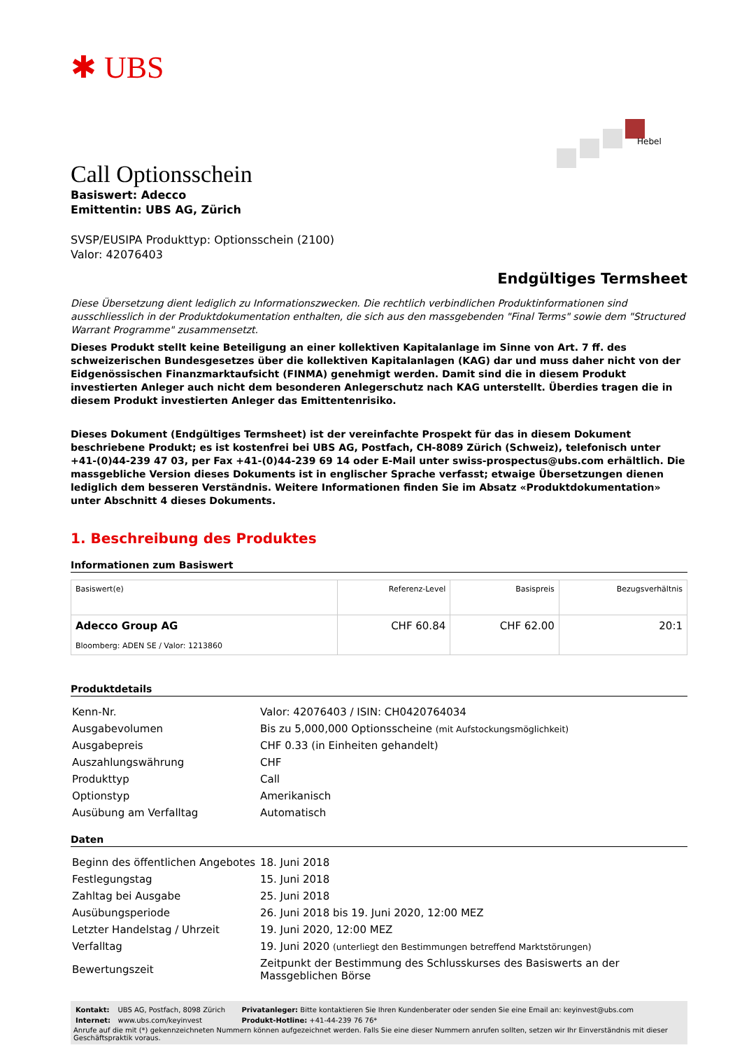✱ UBS
Hebel
Call Optionsschein
Basiswert: Adecco
Emittentin: UBS AG, Zürich
SVSP/EUSIPA Produkttyp: Optionsschein (2100)
Valor: 42076403
Endgültiges Termsheet
Diese Übersetzung dient lediglich zu Informationszwecken. Die rechtlich verbindlichen Produktinformationen sind ausschliesslich in der Produktdokumentation enthalten, die sich aus den massgebenden "Final Terms" sowie dem "Structured Warrant Programme" zusammensetzt.
Dieses Produkt stellt keine Beteiligung an einer kollektiven Kapitalanlage im Sinne von Art. 7 ff. des schweizerischen Bundesgesetzes über die kollektiven Kapitalanlagen (KAG) dar und muss daher nicht von der Eidgenössischen Finanzmarktaufsicht (FINMA) genehmigt werden. Damit sind die in diesem Produkt investierten Anleger auch nicht dem besonderen Anlegerschutz nach KAG unterstellt. Überdies tragen die in diesem Produkt investierten Anleger das Emittentenrisiko.
Dieses Dokument (Endgültiges Termsheet) ist der vereinfachte Prospekt für das in diesem Dokument beschriebene Produkt; es ist kostenfrei bei UBS AG, Postfach, CH-8089 Zürich (Schweiz), telefonisch unter +41-(0)44-239 47 03, per Fax +41-(0)44-239 69 14 oder E-Mail unter swiss-prospectus@ubs.com erhältlich. Die massgebliche Version dieses Dokuments ist in englischer Sprache verfasst; etwaige Übersetzungen dienen lediglich dem besseren Verständnis. Weitere Informationen finden Sie im Absatz «Produktdokumentation» unter Abschnitt 4 dieses Dokuments.
1. Beschreibung des Produktes
Informationen zum Basiswert
| Basiswert(e) | Referenz-Level | Basispreis | Bezugsverhältnis |
| --- | --- | --- | --- |
| Adecco Group AG Bloomberg: ADEN SE / Valor: 1213860 | CHF 60.84 | CHF 62.00 | 20:1 |
Produktdetails
| Kenn-Nr. | Valor: 42076403 / ISIN: CH0420764034 |
| Ausgabevolumen | Bis zu 5,000,000 Optionsscheine (mit Aufstockungsmöglichkeit) |
| Ausgabepreis | CHF 0.33 (in Einheiten gehandelt) |
| Auszahlungswährung | CHF |
| Produkttyp | Call |
| Optionstyp | Amerikanisch |
| Ausübung am Verfalltag | Automatisch |
Daten
| Beginn des öffentlichen Angebotes | 18. Juni 2018 |
| Festlegungstag | 15. Juni 2018 |
| Zahltag bei Ausgabe | 25. Juni 2018 |
| Ausübungsperiode | 26. Juni 2018 bis 19. Juni 2020, 12:00 MEZ |
| Letzter Handelstag / Uhrzeit | 19. Juni 2020, 12:00 MEZ |
| Verfalltag | 19. Juni 2020 (unterliegt den Bestimmungen betreffend Marktstörungen) |
| Bewertungszeit | Zeitpunkt der Bestimmung des Schlusskurses des Basiswerts an der Massgeblichen Börse |
| Kontakt: | UBS AG, Postfach, 8098 Zürich | Privatanleger: Bitte kontaktieren Sie Ihren Kundenberater oder senden Sie eine Email an: keyinvest@ubs.com |
| Internet: | www.ubs.com/keyinvest | Produkt-Hotline: +41-44-239 76 76* |
Anrufe auf die mit (*) gekennzeichneten Nummern können aufgezeichnet werden. Falls Sie eine dieser Nummern anrufen sollten, setzen wir Ihr Einverständnis mit dieser Geschäftspraktik voraus.